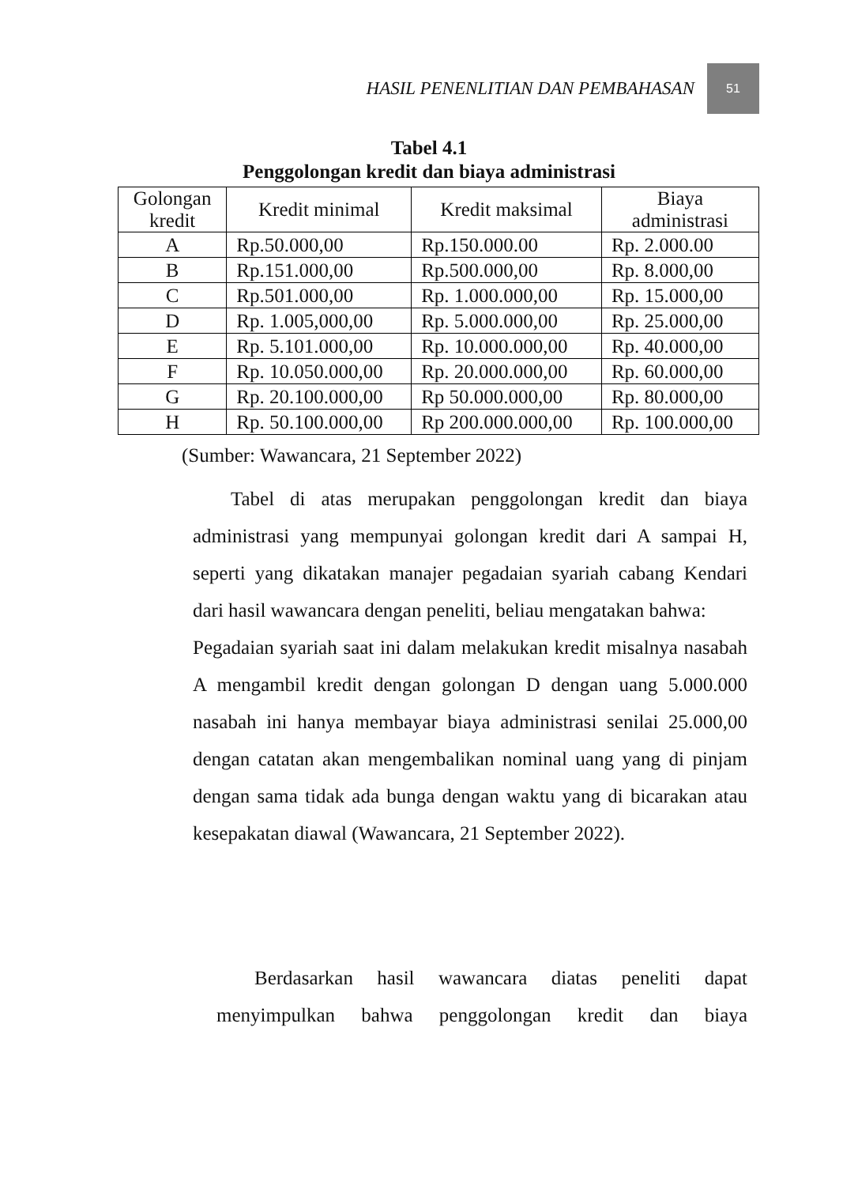HASIL PENENLITIAN DAN PEMBAHASAN 51
Tabel 4.1
Penggolongan kredit dan biaya administrasi
| Golongan kredit | Kredit minimal | Kredit maksimal | Biaya administrasi |
| --- | --- | --- | --- |
| A | Rp.50.000,00 | Rp.150.000.00 | Rp. 2.000.00 |
| B | Rp.151.000,00 | Rp.500.000,00 | Rp. 8.000,00 |
| C | Rp.501.000,00 | Rp. 1.000.000,00 | Rp. 15.000,00 |
| D | Rp. 1.005,000,00 | Rp. 5.000.000,00 | Rp. 25.000,00 |
| E | Rp. 5.101.000,00 | Rp. 10.000.000,00 | Rp. 40.000,00 |
| F | Rp. 10.050.000,00 | Rp. 20.000.000,00 | Rp. 60.000,00 |
| G | Rp. 20.100.000,00 | Rp 50.000.000,00 | Rp. 80.000,00 |
| H | Rp. 50.100.000,00 | Rp 200.000.000,00 | Rp. 100.000,00 |
(Sumber: Wawancara, 21 September 2022)
Tabel di atas merupakan penggolongan kredit dan biaya administrasi yang mempunyai golongan kredit dari A sampai H, seperti yang dikatakan manajer pegadaian syariah cabang Kendari dari hasil wawancara dengan peneliti, beliau mengatakan bahwa:
Pegadaian syariah saat ini dalam melakukan kredit misalnya nasabah A mengambil kredit dengan golongan D dengan uang 5.000.000 nasabah ini hanya membayar biaya administrasi senilai 25.000,00 dengan catatan akan mengembalikan nominal uang yang di pinjam dengan sama tidak ada bunga dengan waktu yang di bicarakan atau kesepakatan diawal (Wawancara, 21 September 2022).
Berdasarkan hasil wawancara diatas peneliti dapat menyimpulkan bahwa penggolongan kredit dan biaya